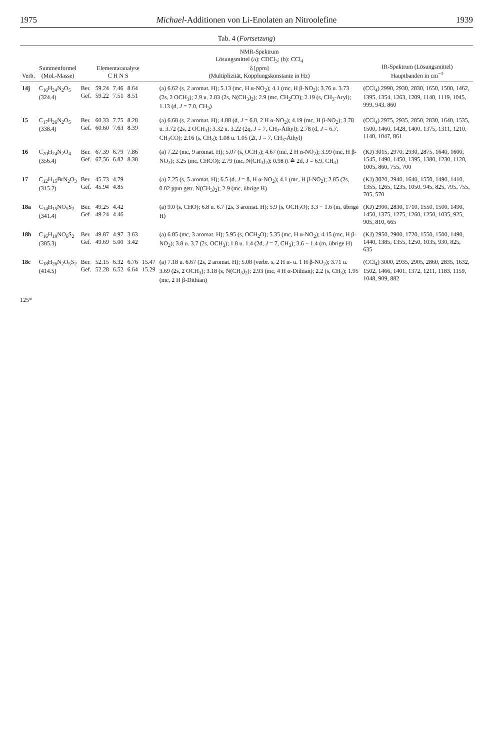1975 Michael-Additionen von Li-Enolaten an Nitroolefine 1939
Tab. 4 (Fortsetzung)
| Verb. | Summenformel (Mol.-Masse) | Elementaranalyse C H N S | | | | | NMR-Spektrum Lösungsmittel (a): CDCl<sub>3</sub>; (b): CCl<sub>4</sub> δ [ppm] (Multiplizität, Kopplungskonstante in Hz) | IR-Spektrum (Lösungsmittel) Hauptbanden in cm<sup>−1</sup> |
| --- | --- | --- | --- | --- | --- | --- | --- | --- |
| 14j | C<sub>16</sub>H<sub>24</sub>N<sub>2</sub>O<sub>5</sub> (324.4) | Ber. Gef. | 59.24 59.22 | 7.46 7.51 | 8.64 8.51 | | (a) 6.62 (s, 2 aromat. H); 5.13 (mc, H α-NO<sub>2</sub>); 4.1 (mc, H β-NO<sub>2</sub>); 3.76 u. 3.73 (2s, 2 OCH<sub>3</sub>); 2.9 u. 2.83 (2s, N(CH<sub>3</sub>)<sub>2</sub>); 2.9 (mc, CH<sub>2</sub>CO); 2.19 (s, CH<sub>3</sub>-Aryl); 1.13 (d, J = 7.0, CH<sub>3</sub>) | (CCl<sub>4</sub>) 2990, 2930, 2830, 1650, 1500, 1462, 1395, 1354, 1263, 1209, 1148, 1119, 1045, 999, 943, 860 |
| 15 | C<sub>17</sub>H<sub>26</sub>N<sub>2</sub>O<sub>5</sub> (338.4) | Ber. Gef. | 60.33 60.60 | 7.75 7.63 | 8.28 8.39 | | (a) 6.68 (s, 2 aromat. H); 4.88 (d, J = 6.8, 2 H α-NO<sub>2</sub>); 4.19 (mc, H β-NO<sub>2</sub>); 3.78 u. 3.72 (2s, 2 OCH<sub>3</sub>); 3.32 u. 3.22 (2q, J = 7, CH<sub>2</sub>-Äthyl); 2.78 (d, J = 6.7, CH<sub>2</sub>CO); 2.16 (s, CH<sub>3</sub>); 1.08 u. 1.05 (2t, J = 7, CH<sub>3</sub>-Äthyl) | (CCl<sub>4</sub>) 2975, 2935, 2850, 2830, 1640, 1535, 1500, 1460, 1428, 1400, 1375, 1311, 1210, 1140, 1047, 861 |
| 16 | C<sub>20</sub>H<sub>24</sub>N<sub>2</sub>O<sub>4</sub> (356.4) | Ber. Gef. | 67.39 67.56 | 6.79 6.82 | 7.86 8.38 | | (a) 7.22 (mc, 9 aromat. H); 5.07 (s, OCH<sub>2</sub>); 4.67 (mc, 2 H α-NO<sub>2</sub>); 3.99 (mc, H β-NO<sub>2</sub>); 3.25 (mc, CHCO); 2.79 (mc, N(CH<sub>3</sub>)<sub>2</sub>); 0.98 (t ≙ 2d, J = 6.9, CH<sub>3</sub>) | (KJ) 3015, 2970, 2930, 2875, 1640, 1600, 1545, 1490, 1450, 1395, 1380, 1230, 1120, 1005, 860, 755, 700 |
| 17 | C<sub>12</sub>H<sub>15</sub>BrN<sub>2</sub>O<sub>3</sub> (315.2) | Ber. Gef. | 45.73 45.94 | 4.79 4.85 | | | (a) 7.25 (s, 5 aromat. H); 6.5 (d, J = 8, H α-NO<sub>2</sub>); 4.1 (mc, H β-NO<sub>2</sub>); 2.85 (2s, 0.02 ppm getr. N(CH<sub>3</sub>)<sub>2</sub>); 2.9 (mc, übrige H) | (KJ) 3020, 2940, 1640, 1550, 1490, 1410, 1355, 1265, 1235, 1050, 945, 825, 795, 755, 705, 570 |
| 18a | C<sub>14</sub>H<sub>15</sub>NO<sub>5</sub>S<sub>2</sub> (341.4) | Ber. Gef. | 49.25 49.24 | 4.42 4.46 | | | (a) 9.0 (s, CHO); 6.8 u. 6.7 (2s, 3 aromat. H); 5.9 (s, OCH<sub>2</sub>O); 3.3 − 1.6 (m, übrige H) | (KJ) 2900, 2830, 1710, 1550, 1500, 1490, 1450, 1375, 1275, 1260, 1250, 1035, 925, 905, 810, 665 |
| 18b | C<sub>16</sub>H<sub>19</sub>NO<sub>6</sub>S<sub>2</sub> (385.3) | Ber. Gef. | 49.87 49.69 | 4.97 5.00 | 3.63 3.42 | | (a) 6.85 (mc, 3 aromat. H); 5.95 (s, OCH<sub>2</sub>O); 5.35 (mc, H α-NO<sub>2</sub>); 4.15 (mc, H β-NO<sub>2</sub>); 3.8 u. 3.7 (2s, OCH<sub>3</sub>); 1.8 u. 1.4 (2d, J = 7, CH<sub>3</sub>); 3.6 − 1.4 (m, übrige H) | (KJ) 2950, 2900, 1720, 1550, 1500, 1490, 1440, 1385, 1355, 1250, 1035, 930, 825, 635 |
| 18c | C<sub>18</sub>H<sub>26</sub>N<sub>2</sub>O<sub>5</sub>S<sub>2</sub> (414.5) | Ber. Gef. | 52.15 52.28 | 6.32 6.52 | 6.76 6.64 | 15.47 15.29 | (a) 7.18 u. 6.67 (2s, 2 aromat. H); 5.08 (verbr. s, 2 H α- u. 1 H β-NO<sub>2</sub>); 3.71 u. 3.69 (2s, 2 OCH<sub>3</sub>); 3.18 (s, N(CH<sub>3</sub>)<sub>2</sub>); 2.93 (mc, 4 H α-Dithian); 2.2 (s, CH<sub>3</sub>); 1.95 (mc, 2 H β-Dithian) | (CCl<sub>4</sub>) 3000, 2935, 2905, 2860, 2835, 1632, 1502, 1466, 1401, 1372, 1211, 1183, 1159, 1048, 909, 882 |
125*